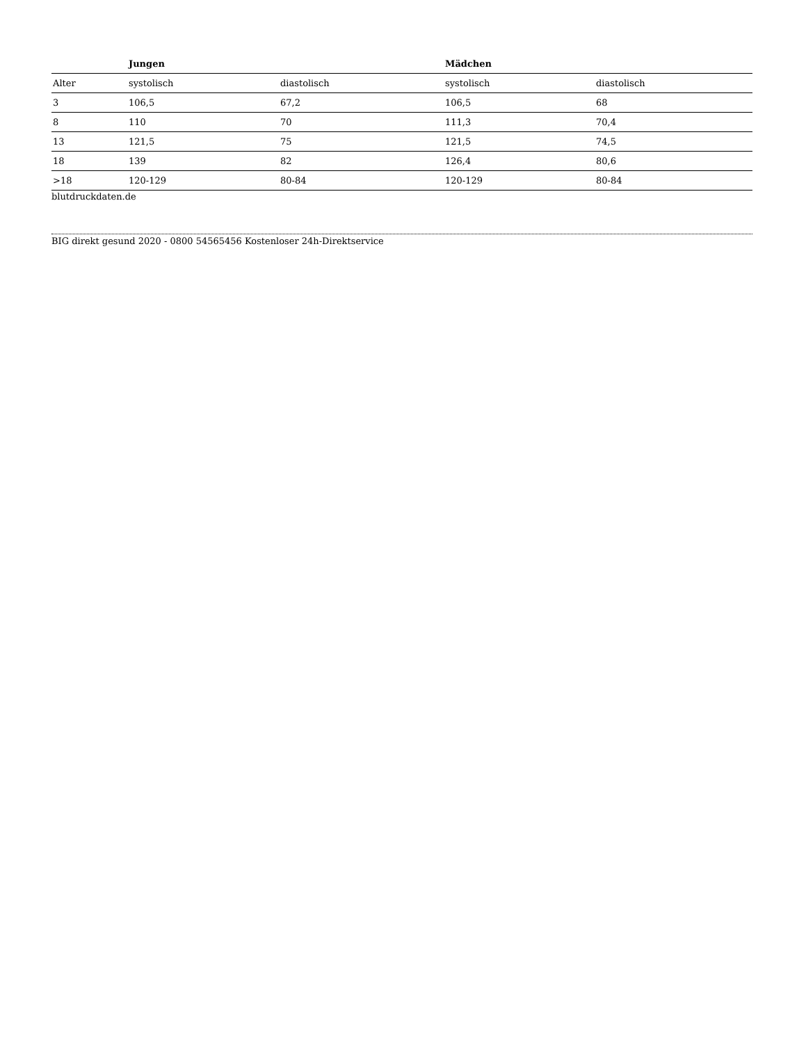| | Jungen | | Mädchen | |
| --- | --- | --- | --- | --- |
| Alter | systolisch | diastolisch | systolisch | diastolisch |
| 3 | 106,5 | 67,2 | 106,5 | 68 |
| 8 | 110 | 70 | 111,3 | 70,4 |
| 13 | 121,5 | 75 | 121,5 | 74,5 |
| 18 | 139 | 82 | 126,4 | 80,6 |
| >18 | 120-129 | 80-84 | 120-129 | 80-84 |
blutdruckdaten.de
BIG direkt gesund 2020 - 0800 54565456 Kostenloser 24h-Direktservice